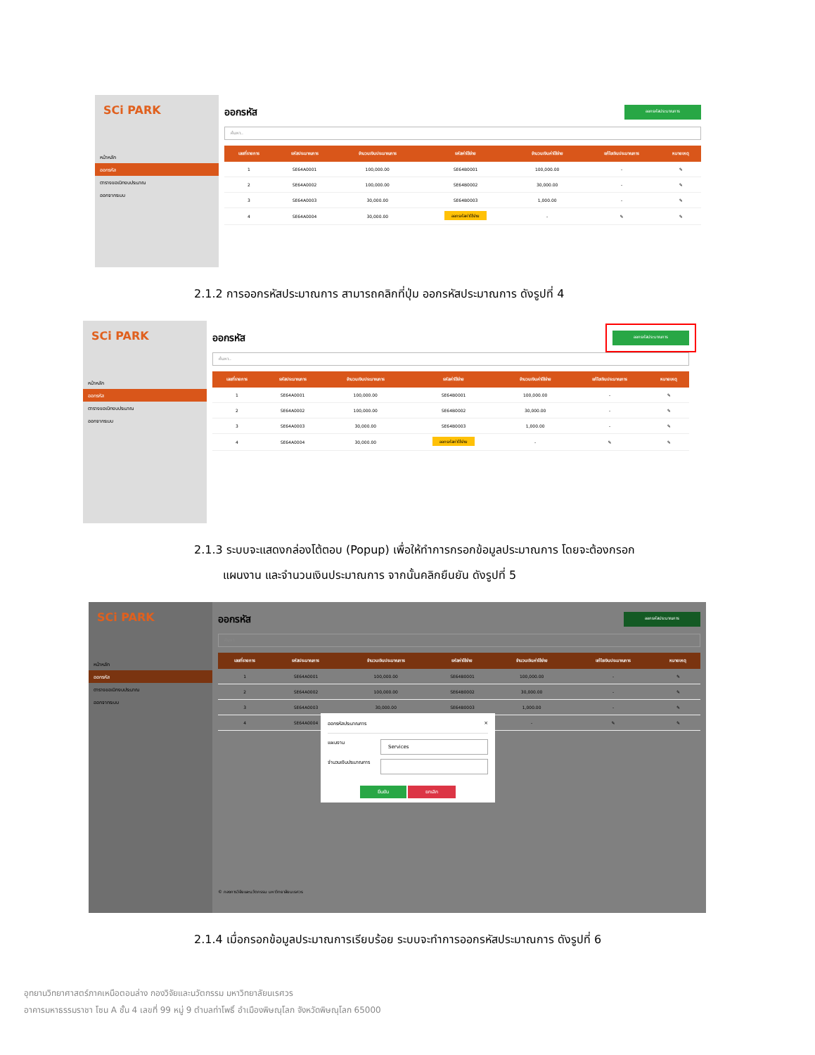SCi PARK
หน้าหลัก
ออกรหัส
ตารางขอเบิกงบประมาณ
ออกจากระบบ
ออกรหัส ออกรหัสประมาณการ
ค้นหา..
| เลขที่รายการ | รหัสประมาณการ | จำนวนเงินประมาณการ | รหัสค่าใช้จ่าย | จำนวนเงินค่าใช้จ่าย | แก้ไขเงินประมาณการ | หมายเหตุ |
| --- | --- | --- | --- | --- | --- | --- |
| 1 | SE64A0001 | 100,000.00 | SE64B0001 | 100,000.00 | - | ✎ |
| 2 | SE64A0002 | 100,000.00 | SE64B0002 | 30,000.00 | - | ✎ |
| 3 | SE64A0003 | 30,000.00 | SE64B0003 | 1,000.00 | - | ✎ |
| 4 | SE64A0004 | 30,000.00 | ออกรหัสค่าใช้จ่าย | - | ✎ | ✎ |
2.1.2 การออกรหัสประมาณการ สามารถคลิกที่ปุ่ม ออกรหัสประมาณการ ดังรูปที่ 4
SCi PARK
หน้าหลัก
ออกรหัส
ตารางขอเบิกงบประมาณ
ออกจากระบบ
ออกรหัส ออกรหัสประมาณการ
ค้นหา..
| เลขที่รายการ | รหัสประมาณการ | จำนวนเงินประมาณการ | รหัสค่าใช้จ่าย | จำนวนเงินค่าใช้จ่าย | แก้ไขเงินประมาณการ | หมายเหตุ |
| --- | --- | --- | --- | --- | --- | --- |
| 1 | SE64A0001 | 100,000.00 | SE64B0001 | 100,000.00 | - | ✎ |
| 2 | SE64A0002 | 100,000.00 | SE64B0002 | 30,000.00 | - | ✎ |
| 3 | SE64A0003 | 30,000.00 | SE64B0003 | 1,000.00 | - | ✎ |
| 4 | SE64A0004 | 30,000.00 | ออกรหัสค่าใช้จ่าย | - | ✎ | ✎ |
2.1.3 ระบบจะแสดงกล่องโต้ตอบ (Popup) เพื่อให้ทำการกรอกข้อมูลประมาณการ โดยจะต้องกรอก
แผนงาน และจำนวนเงินประมาณการ จากนั้นคลิกยืนยัน ดังรูปที่ 5
SCi PARK
หน้าหลัก
ออกรหัส
ตารางขอเบิกงบประมาณ
ออกจากระบบ
ออกรหัส ออกรหัสประมาณการ
ค้นหา..
| เลขที่รายการ | รหัสประมาณการ | จำนวนเงินประมาณการ | รหัสค่าใช้จ่าย | จำนวนเงินค่าใช้จ่าย | แก้ไขเงินประมาณการ | หมายเหตุ |
| --- | --- | --- | --- | --- | --- | --- |
| 1 | SE64A0001 | 100,000.00 | SE64B0001 | 100,000.00 | - | ✎ |
| 2 | SE64A0002 | 100,000.00 | SE64B0002 | 30,000.00 | - | ✎ |
| 3 | SE64A0003 | 30,000.00 | SE64B0003 | 1,000.00 | - | ✎ |
| 4 | SE64A0004 | | | - | ✎ | ✎ |
© กองการวิจัยและนวัตกรรม มหาวิทยาลัยนเรศวร
ออกรหัสประมาณการ ×
แผนงาน Services
จำนวนเงินประมาณการ
ยืนยัน ยกเลิก
2.1.4 เมื่อกรอกข้อมูลประมาณการเรียบร้อย ระบบจะทำการออกรหัสประมาณการ ดังรูปที่ 6
อุทยานวิทยาศาสตร์ภาคเหนือตอนล่าง กองวิจัยและนวัตกรรม มหาวิทยาลัยนเรศวร
อาคารมหาธรรมราชา โซน A ชั้น 4 เลขที่ 99 หมู่ 9 ตำบลท่าโพธิ์ อำเมืองพิษณุโลก จังหวัดพิษณุโลก 65000